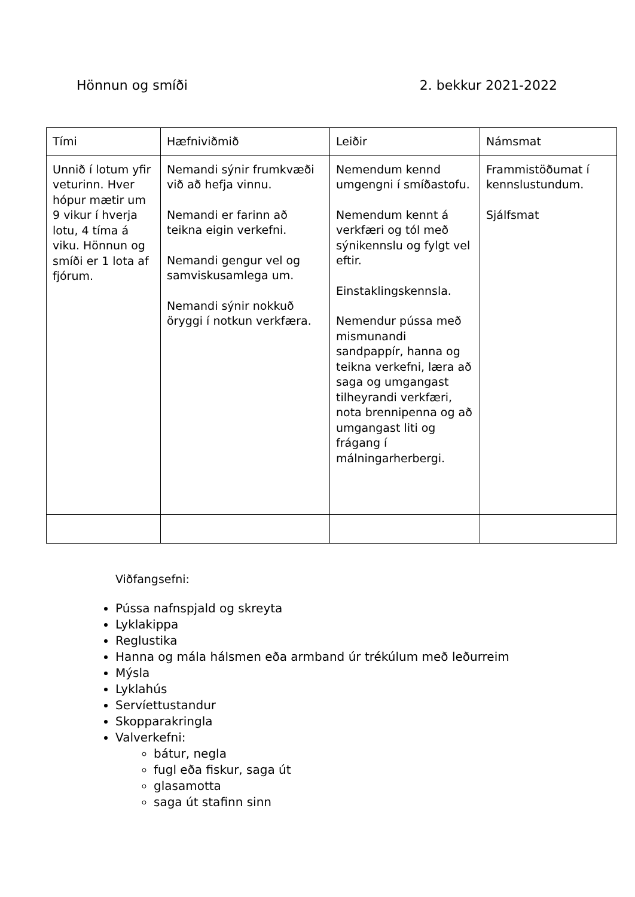Hönnun og smíði 2. bekkur 2021-2022
| Tími | Hæfniviðmið | Leiðir | Námsmat |
| Unnið í lotum yfir veturinn. Hver hópur mætir um 9 vikur í hverja lotu, 4 tíma á viku. Hönnun og smíði er 1 lota af fjórum. | Nemandi sýnir frumkvæði við að hefja vinnu. Nemandi er farinn að teikna eigin verkefni. Nemandi gengur vel og samviskusamlega um. Nemandi sýnir nokkuð öryggi í notkun verkfæra. | Nemendum kennd umgengni í smíðastofu. Nemendum kennt á verkfæri og tól með sýnikennslu og fylgt vel eftir. Einstaklingskennsla. Nemendur pússa með mismunandi sandpappír, hanna og teikna verkefni, læra að saga og umgangast tilheyrandi verkfæri, nota brennipenna og að umgangast liti og frágang í málningarherbergi. | Frammistöðumat í kennslustundum. Sjálfsmat |
Viðfangsefni:
Pússa nafnspjald og skreyta
Lyklakippa
Reglustika
Hanna og mála hálsmen eða armband úr trékúlum með leðurreim
Mýsla
Lyklahús
Servíettustandur
Skopparakringla
Valverkefni:
bátur, negla
fugl eða fiskur, saga út
glasamotta
saga út stafinn sinn